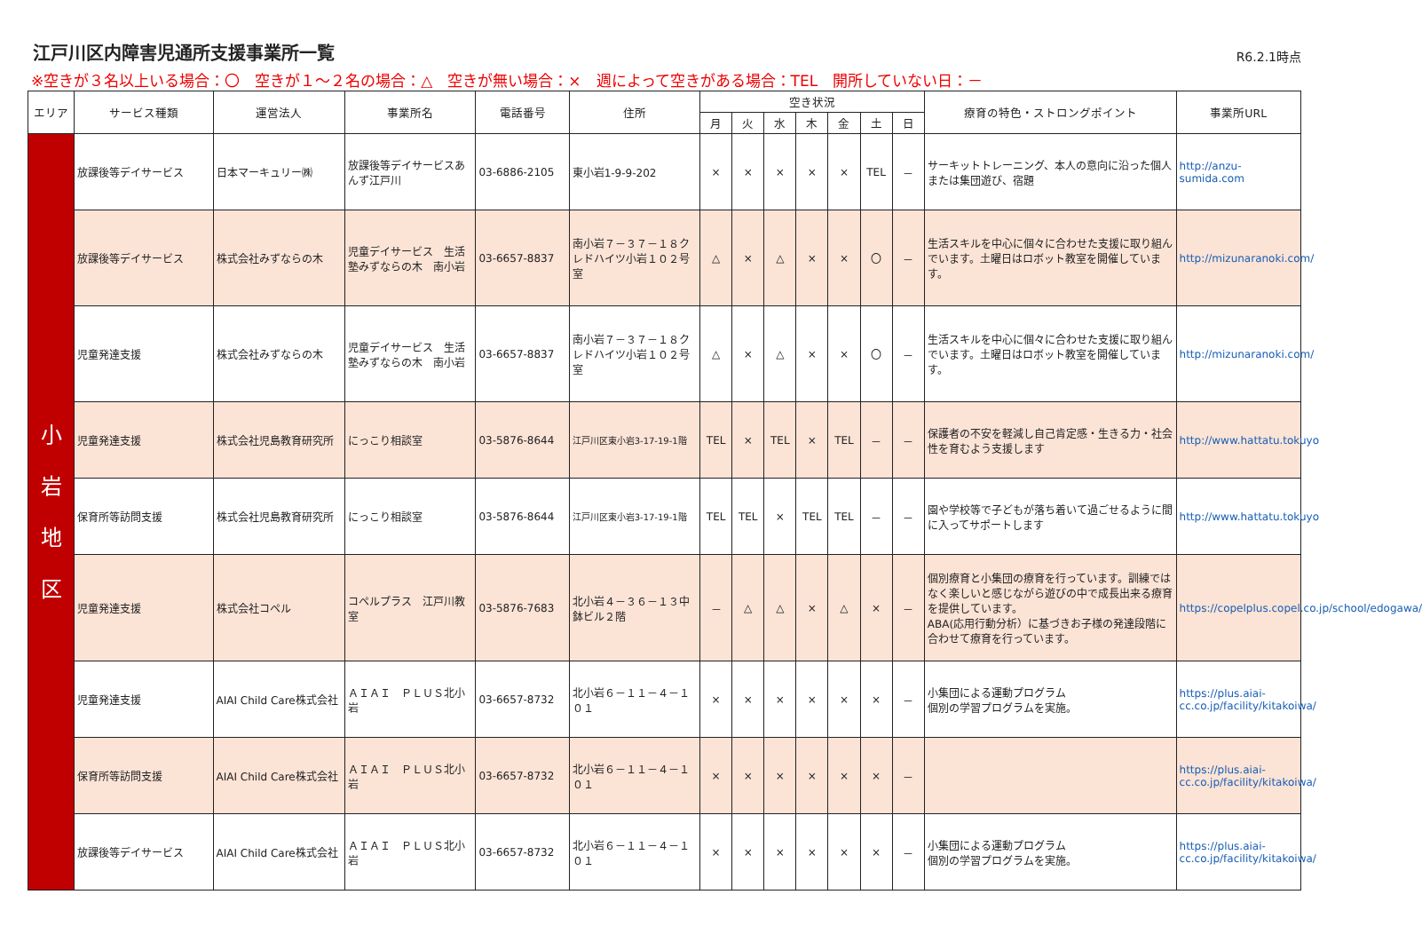江戸川区内障害児通所支援事業所一覧
R6.2.1時点
※空きが３名以上いる場合：〇　空きが１～２名の場合：△　空きが無い場合：×　週によって空きがある場合：TEL　開所していない日：－
| エリア | サービス種類 | 運営法人 | 事業所名 | 電話番号 | 住所 | 空き状況 | | | | | | | 療育の特色・ストロングポイント | 事業所URL |
| --- | --- | --- | --- | --- | --- | --- | --- | --- | --- | --- | --- | --- | --- | --- |
| | | | | | | 月 | 火 | 水 | 木 | 金 | 土 | 日 | | |
| 小 岩 地 区 | 放課後等デイサービス | 日本マーキュリー㈱ | 放課後等デイサービスあんず江戸川 | 03-6886-2105 | 東小岩1-9-9-202 | × | × | × | × | × | TEL | － | サーキットトレーニング、本人の意向に沿った個人または集団遊び、宿題 | http://anzu-sumida.com |
| | 放課後等デイサービス | 株式会社みずならの木 | 児童デイサービス 生活塾みずならの木 南小岩 | 03-6657-8837 | 南小岩７－３７－１８クレドハイツ小岩１０２号室 | △ | × | △ | × | × | 〇 | － | 生活スキルを中心に個々に合わせた支援に取り組んでいます。土曜日はロボット教室を開催しています。 | http://mizunaranoki.com/ |
| | 児童発達支援 | 株式会社みずならの木 | 児童デイサービス 生活塾みずならの木 南小岩 | 03-6657-8837 | 南小岩７－３７－１８クレドハイツ小岩１０２号室 | △ | × | △ | × | × | 〇 | － | 生活スキルを中心に個々に合わせた支援に取り組んでいます。土曜日はロボット教室を開催しています。 | http://mizunaranoki.com/ |
| | 児童発達支援 | 株式会社児島教育研究所 | にっこり相談室 | 03-5876-8644 | 江戸川区東小岩3-17-19-1階 | TEL | × | TEL | × | TEL | － | － | 保護者の不安を軽減し自己肯定感・生きる力・社会性を育むよう支援します | http://www.hattatu.tokuyo |
| | 保育所等訪問支援 | 株式会社児島教育研究所 | にっこり相談室 | 03-5876-8644 | 江戸川区東小岩3-17-19-1階 | TEL | TEL | × | TEL | TEL | － | － | 園や学校等で子どもが落ち着いて過ごせるように間に入ってサポートします | http://www.hattatu.tokuyo |
| | 児童発達支援 | 株式会社コペル | コペルプラス 江戸川教室 | 03-5876-7683 | 北小岩４－３６－１３中鉢ビル２階 | － | △ | △ | × | △ | × | － | 個別療育と小集団の療育を行っています。訓練ではなく楽しいと感じながら遊びの中で成長出来る療育を提供しています。 ABA(応用行動分析）に基づきお子様の発達段階に合わせて療育を行っています。 | https://copelplus.copel.co.jp/school/edogawa/ |
| | 児童発達支援 | AIAI Child Care株式会社 | ＡＩＡＩ ＰＬＵＳ北小岩 | 03-6657-8732 | 北小岩６－１１－４－１０１ | × | × | × | × | × | × | － | 小集団による運動プログラム 個別の学習プログラムを実施。 | https://plus.aiai-cc.co.jp/facility/kitakoiwa/ |
| | 保育所等訪問支援 | AIAI Child Care株式会社 | ＡＩＡＩ ＰＬＵＳ北小岩 | 03-6657-8732 | 北小岩６－１１－４－１０１ | × | × | × | × | × | × | － | | https://plus.aiai-cc.co.jp/facility/kitakoiwa/ |
| | 放課後等デイサービス | AIAI Child Care株式会社 | ＡＩＡＩ ＰＬＵＳ北小岩 | 03-6657-8732 | 北小岩６－１１－４－１０１ | × | × | × | × | × | × | － | 小集団による運動プログラム 個別の学習プログラムを実施。 | https://plus.aiai-cc.co.jp/facility/kitakoiwa/ |